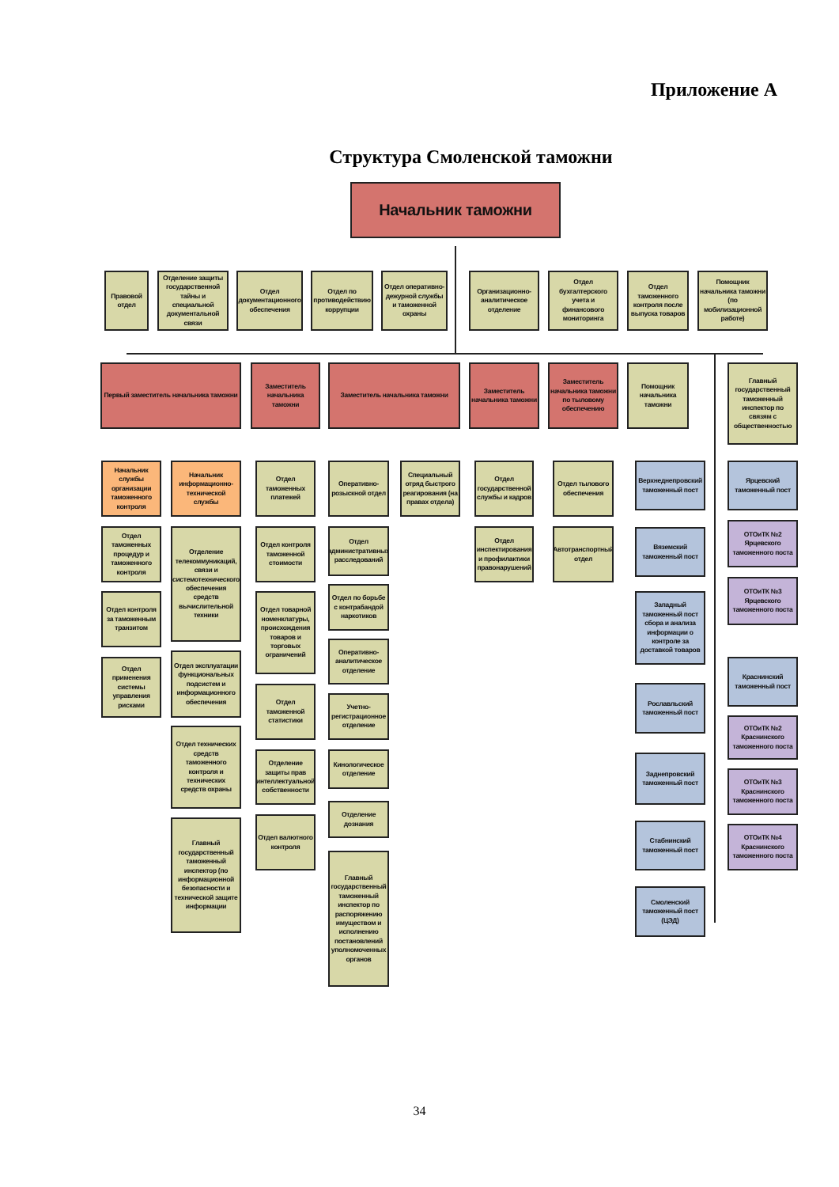Приложение А
Структура Смоленской таможни
Начальник таможни
Правовой отдел
Отделение защиты государственной тайны и специальной документальной связи
Отдел документационного обеспечения
Отдел по противодействию коррупции
Отдел оперативно-дежурной службы и таможенной охраны
Организационно-аналитическое отделение
Отдел бухгалтерского учета и финансового мониторинга
Отдел таможенного контроля после выпуска товаров
Помощник начальника таможни (по мобилизационной работе)
Первый заместитель начальника таможни
Заместитель начальника таможни
Заместитель начальника таможни Заместитель начальника таможни
Заместитель начальника таможни по тыловому обеспечению
Помощник начальника таможни
Главный государственный таможенный инспектор по связям с общественностью
Начальник службы организации таможенного контроля
Отдел таможенных процедур и таможенного контроля
Отдел контроля за таможенным транзитом
Отдел применения системы управления рисками
Начальник информационно-технической службы
Отделение телекоммуникаций, связи и системотехнического обеспечения средств вычислительной техники
Отдел эксплуатации функциональных подсистем и информационного обеспечения
Отдел технических средств таможенного контроля и технических средств охраны
Главный государственный таможенный инспектор (по информационной безопасности и технической защите информации
Отдел таможенных платежей
Отдел контроля таможенной стоимости
Отдел товарной номенклатуры, происхождения товаров и торговых ограничений
Отдел таможенной статистики
Отделение защиты прав интеллектуальной собственности
Отдел валютного контроля
Оперативно-розыскной отдел
Отдел административных расследований
Отдел по борьбе с контрабандой наркотиков
Оперативно-аналитическое отделение
Учетно-регистрационное отделение
Кинологическое отделение
Отделение дознания
Главный государственный таможенный инспектор по распоряжению имуществом и исполнению постановлений уполномоченных органов
Специальный отряд быстрого реагирования (на правах отдела)
Отдел государственной службы и кадров
Отдел инспектирования и профилактики правонарушений
Отдел тылового обеспечения
Автотранспортный отдел
Верхнеднепровский таможенный пост
Вяземский таможенный пост
Западный таможенный пост сбора и анализа информации о контроле за доставкой товаров
Рославльский таможенный пост
Заднепровский таможенный пост
Стабнинский таможенный пост
Смоленский таможенный пост (ЦЭД)
Ярцевский таможенный пост
ОТОиТК №2 Ярцевского таможенного поста
ОТОиТК №3 Ярцевского таможенного поста
Краснинский таможенный пост
ОТОиТК №2 Краснинского таможенного поста
ОТОиТК №3 Краснинского таможенного поста
ОТОиТК №4 Краснинского таможенного поста
34